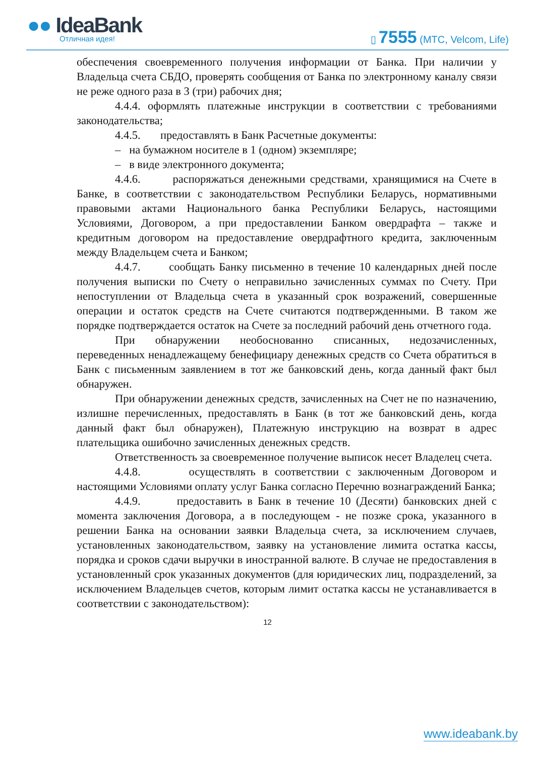●● IdeaBank
Отличная идея! ▯ 7555 (МТС, Velcom, Life)
обеспечения своевременного получения информации от Банка. При наличии у Владельца счета СБДО, проверять сообщения от Банка по электронному каналу связи не реже одного раза в 3 (три) рабочих дня;
4.4.4. оформлять платежные инструкции в соответствии с требованиями законодательства;
4.4.5. предоставлять в Банк Расчетные документы:
– на бумажном носителе в 1 (одном) экземпляре;
– в виде электронного документа;
4.4.6. распоряжаться денежными средствами, хранящимися на Счете в Банке, в соответствии с законодательством Республики Беларусь, нормативными правовыми актами Национального банка Республики Беларусь, настоящими Условиями, Договором, а при предоставлении Банком овердрафта – также и кредитным договором на предоставление овердрафтного кредита, заключенным между Владельцем счета и Банком;
4.4.7. сообщать Банку письменно в течение 10 календарных дней после получения выписки по Счету о неправильно зачисленных суммах по Счету. При непоступлении от Владельца счета в указанный срок возражений, совершенные операции и остаток средств на Счете считаются подтвержденными. В таком же порядке подтверждается остаток на Счете за последний рабочий день отчетного года.
При обнаружении необоснованно списанных, недозачисленных, переведенных ненадлежащему бенефициару денежных средств со Счета обратиться в Банк с письменным заявлением в тот же банковский день, когда данный факт был обнаружен.
При обнаружении денежных средств, зачисленных на Счет не по назначению, излишне перечисленных, предоставлять в Банк (в тот же банковский день, когда данный факт был обнаружен), Платежную инструкцию на возврат в адрес плательщика ошибочно зачисленных денежных средств.
Ответственность за своевременное получение выписок несет Владелец счета.
4.4.8. осуществлять в соответствии с заключенным Договором и настоящими Условиями оплату услуг Банка согласно Перечню вознаграждений Банка;
4.4.9. предоставить в Банк в течение 10 (Десяти) банковских дней с момента заключения Договора, а в последующем - не позже срока, указанного в решении Банка на основании заявки Владельца счета, за исключением случаев, установленных законодательством, заявку на установление лимита остатка кассы, порядка и сроков сдачи выручки в иностранной валюте. В случае не предоставления в установленный срок указанных документов (для юридических лиц, подразделений, за исключением Владельцев счетов, которым лимит остатка кассы не устанавливается в соответствии с законодательством):
12
www.ideabank.by